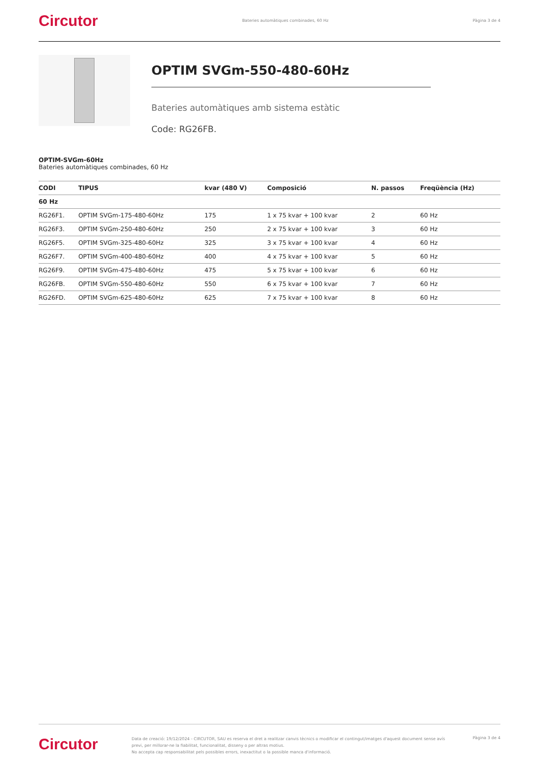Circutor Bateries automàtiques combinades, 60 Hz Pàgina 3 de 4
OPTIM SVGm-550-480-60Hz
Bateries automàtiques amb sistema estàtic
Code: RG26FB.
OPTIM-SVGm-60Hz
Bateries automàtiques combinades, 60 Hz
| CODI | TIPUS | kvar (480 V) | Composició | N. passos | Freqüència (Hz) |
| --- | --- | --- | --- | --- | --- |
| 60 Hz | | | | | |
| RG26F1. | OPTIM SVGm-175-480-60Hz | 175 | 1 x 75 kvar + 100 kvar | 2 | 60 Hz |
| RG26F3. | OPTIM SVGm-250-480-60Hz | 250 | 2 x 75 kvar + 100 kvar | 3 | 60 Hz |
| RG26F5. | OPTIM SVGm-325-480-60Hz | 325 | 3 x 75 kvar + 100 kvar | 4 | 60 Hz |
| RG26F7. | OPTIM SVGm-400-480-60Hz | 400 | 4 x 75 kvar + 100 kvar | 5 | 60 Hz |
| RG26F9. | OPTIM SVGm-475-480-60Hz | 475 | 5 x 75 kvar + 100 kvar | 6 | 60 Hz |
| RG26FB. | OPTIM SVGm-550-480-60Hz | 550 | 6 x 75 kvar + 100 kvar | 7 | 60 Hz |
| RG26FD. | OPTIM SVGm-625-480-60Hz | 625 | 7 x 75 kvar + 100 kvar | 8 | 60 Hz |
Circutor
Data de creació: 19/12/2024 - CIRCUTOR, SAU es reserva el dret a realitzar canvis tècnics o modificar el contingut/imatges d'aquest document sense avís previ, per millorar-ne la fiabilitat, funcionalitat, disseny o per altras motius.
No accepta cap responsabilitat pels possibles errors, inexactitut o la possible manca d'informació.
Pàgina 3 de 4